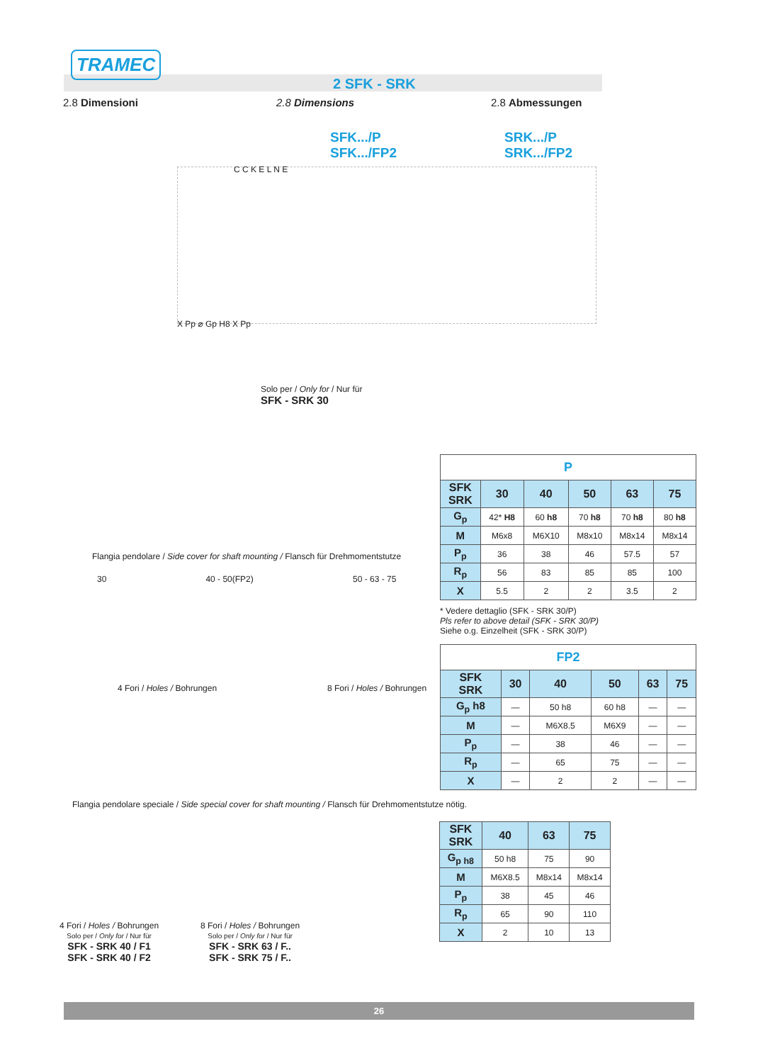TRAMEC
2 SFK - SRK
2.8 Dimensioni 2.8 Dimensions 2.8 Abmessungen
SFK.../P
SFK.../FP2
SRK.../P
SRK.../FP2
C C K E L N E
X Pp ⌀ Gp H8 X Pp
Solo per / Only for / Nur für
SFK - SRK 30
Flangia pendolare / Side cover for shaft mounting / Flansch für Drehmomentstutze
30 40 - 50(FP2)
50 - 63 - 75
4 Fori / Holes / Bohrungen 8 Fori / Holes / Bohrungen
| P | | | | | |
| SFK SRK | 30 | 40 | 50 | 63 | 75 |
| G<sub>p</sub> | 42* H8 | 60 h8 | 70 h8 | 70 h8 | 80 h8 |
| M | M6x8 | M6X10 | M8x10 | M8x14 | M8x14 |
| P<sub>p</sub> | 36 | 38 | 46 | 57.5 | 57 |
| R<sub>p</sub> | 56 | 83 | 85 | 85 | 100 |
| X | 5.5 | 2 | 2 | 3.5 | 2 |
* Vedere dettaglio (SFK - SRK 30/P)
Pls refer to above detail (SFK - SRK 30/P)
Siehe o.g. Einzelheit (SFK - SRK 30/P)
| FP2 | | | | | |
| SFK SRK | 30 | 40 | 50 | 63 | 75 |
| G<sub>p</sub> h8 | — | 50 h8 | 60 h8 | — | — |
| M | — | M6X8.5 | M6X9 | — | — |
| P<sub>p</sub> | — | 38 | 46 | — | — |
| R<sub>p</sub> | — | 65 | 75 | — | — |
| X | — | 2 | 2 | — | — |
Flangia pendolare speciale / Side special cover for shaft mounting / Flansch für Drehmomentstutze nötig.
4 Fori / Holes / Bohrungen
Solo per / Only for / Nur für
SFK - SRK 40 / F1
SFK - SRK 40 / F2
8 Fori / Holes / Bohrungen
Solo per / Only for / Nur für
SFK - SRK 63 / F..
SFK - SRK 75 / F..
| SFK SRK | 40 | 63 | 75 |
| --- | --- | --- | --- |
| G<sub>p h8</sub> | 50 h8 | 75 | 90 |
| M | M6X8.5 | M8x14 | M8x14 |
| P<sub>p</sub> | 38 | 45 | 46 |
| R<sub>p</sub> | 65 | 90 | 110 |
| X | 2 | 10 | 13 |
26